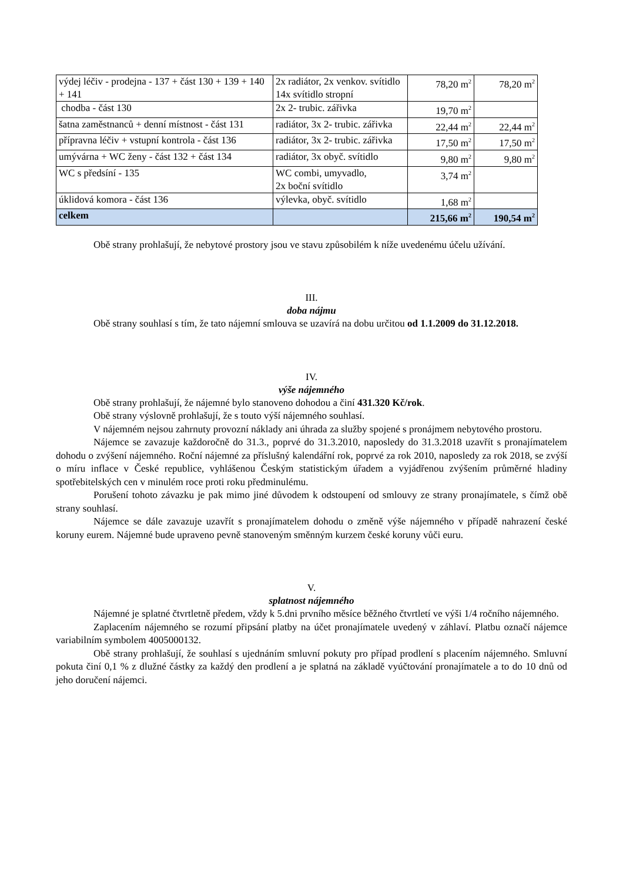| výdej léčiv - prodejna - 137 + část 130 + 139 + 140 + 141 | 2x radiátor, 2x venkov. svítidlo 14x svítidlo stropní | 78,20 m<sup>2</sup> | 78,20 m<sup>2</sup> |
| chodba - část 130 | 2x 2- trubic. zářivka | 19,70 m<sup>2</sup> | |
| šatna zaměstnanců + denní místnost - část 131 | radiátor, 3x 2- trubic. zářivka | 22,44 m<sup>2</sup> | 22,44 m<sup>2</sup> |
| přípravna léčiv + vstupní kontrola - část 136 | radiátor, 3x 2- trubic. zářivka | 17,50 m<sup>2</sup> | 17,50 m<sup>2</sup> |
| umývárna + WC ženy - část 132 + část 134 | radiátor, 3x obyč. svítidlo | 9,80 m<sup>2</sup> | 9,80 m<sup>2</sup> |
| WC s předsíní - 135 | WC combi, umyvadlo, 2x boční svítidlo | 3,74 m<sup>2</sup> | |
| úklidová komora - část 136 | výlevka, obyč. svítidlo | 1,68 m<sup>2</sup> | |
| celkem | | 215,66 m<sup>2</sup> | 190,54 m<sup>2</sup> |
Obě strany prohlašují, že nebytové prostory jsou ve stavu způsobilém k níže uvedenému účelu užívání.
III.
doba nájmu
Obě strany souhlasí s tím, že tato nájemní smlouva se uzavírá na dobu určitou od 1.1.2009 do 31.12.2018.
IV.
výše nájemného
Obě strany prohlašují, že nájemné bylo stanoveno dohodou a činí 431.320 Kč/rok.
Obě strany výslovně prohlašují, že s touto výší nájemného souhlasí.
V nájemném nejsou zahrnuty provozní náklady ani úhrada za služby spojené s pronájmem nebytového prostoru.
Nájemce se zavazuje každoročně do 31.3., poprvé do 31.3.2010, naposledy do 31.3.2018 uzavřít s pronajímatelem dohodu o zvýšení nájemného. Roční nájemné za příslušný kalendářní rok, poprvé za rok 2010, naposledy za rok 2018, se zvýší o míru inflace v České republice, vyhlášenou Českým statistickým úřadem a vyjádřenou zvýšením průměrné hladiny spotřebitelských cen v minulém roce proti roku předminulému.
Porušení tohoto závazku je pak mimo jiné důvodem k odstoupení od smlouvy ze strany pronajímatele, s čímž obě strany souhlasí.
Nájemce se dále zavazuje uzavřít s pronajímatelem dohodu o změně výše nájemného v případě nahrazení české koruny eurem. Nájemné bude upraveno pevně stanoveným směnným kurzem české koruny vůči euru.
V.
splatnost nájemného
Nájemné je splatné čtvrtletně předem, vždy k 5.dni prvního měsíce běžného čtvrtletí ve výši 1/4 ročního nájemného.
Zaplacením nájemného se rozumí připsání platby na účet pronajímatele uvedený v záhlaví. Platbu označí nájemce variabilním symbolem 4005000132.
Obě strany prohlašují, že souhlasí s ujednáním smluvní pokuty pro případ prodlení s placením nájemného. Smluvní pokuta činí 0,1 % z dlužné částky za každý den prodlení a je splatná na základě vyúčtování pronajímatele a to do 10 dnů od jeho doručení nájemci.